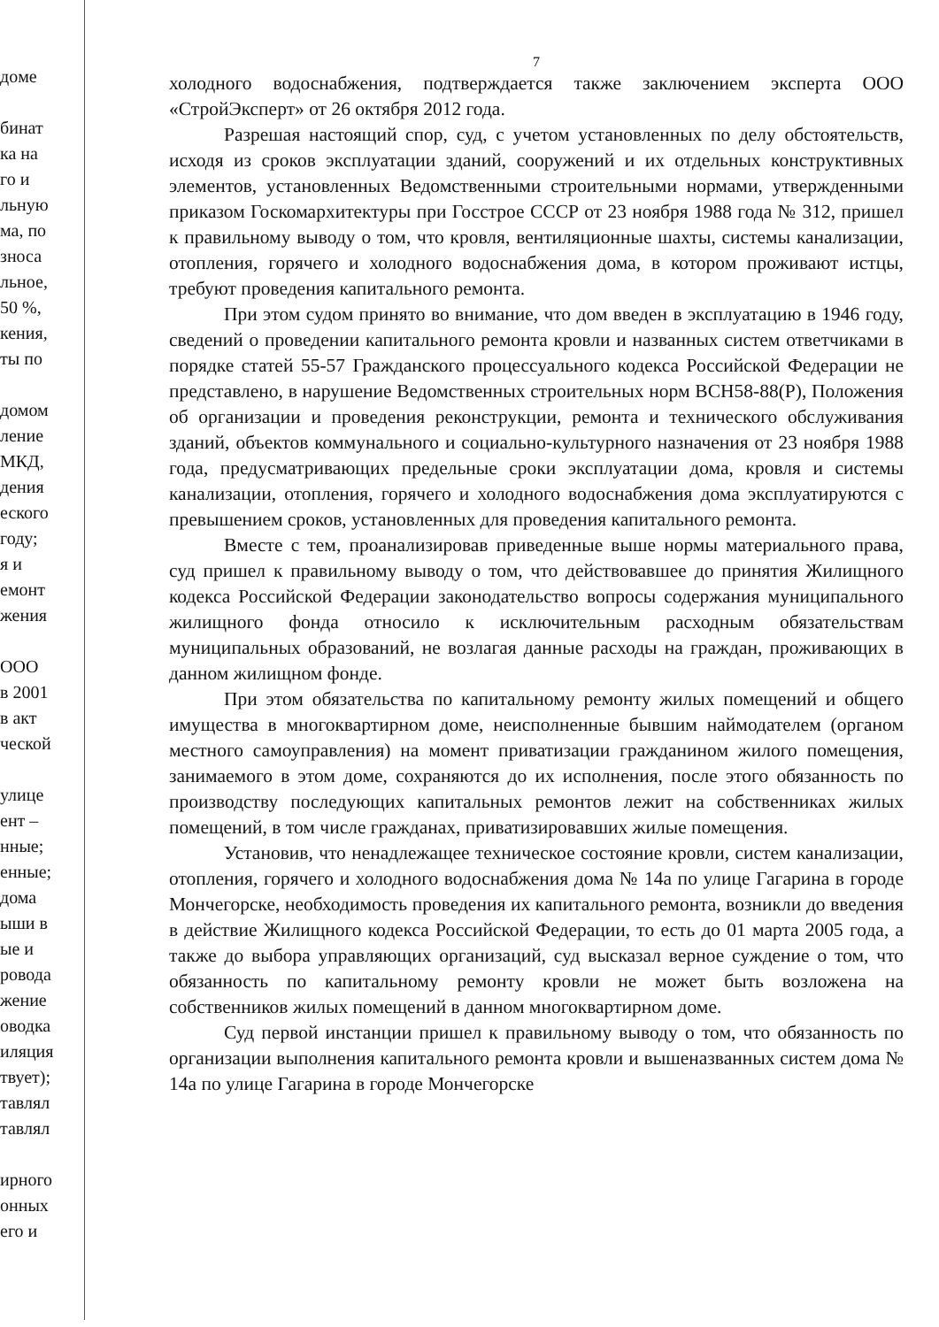дoме
бинат
ка на
го и
льную
ма, по
зноса
льное,
50 %,
кения,
ты по
домом
ление
МКД,
дения
еского
году;
я и
емонт
жения
ООО
в 2001
в акт
ческой
улице
ент –
нные;
енные;
дома
ыши в
ые и
ровода
жение
оводка
иляция
твует);
тавлял
тавлял
ирного
онных
его и
7
холодного водоснабжения, подтверждается также заключением эксперта ООО «СтройЭксперт» от 26 октября 2012 года.
Разрешая настоящий спор, суд, с учетом установленных по делу обстоятельств, исходя из сроков эксплуатации зданий, сооружений и их отдельных конструктивных элементов, установленных Ведомственными строительными нормами, утвержденными приказом Госкомархитектуры при Госстрое СССР от 23 ноября 1988 года № 312, пришел к правильному выводу о том, что кровля, вентиляционные шахты, системы канализации, отопления, горячего и холодного водоснабжения дома, в котором проживают истцы, требуют проведения капитального ремонта.
При этом судом принято во внимание, что дом введен в эксплуатацию в 1946 году, сведений о проведении капитального ремонта кровли и названных систем ответчиками в порядке статей 55-57 Гражданского процессуального кодекса Российской Федерации не представлено, в нарушение Ведомственных строительных норм ВСН58-88(Р), Положения об организации и проведения реконструкции, ремонта и технического обслуживания зданий, объектов коммунального и социально-культурного назначения от 23 ноября 1988 года, предусматривающих предельные сроки эксплуатации дома, кровля и системы канализации, отопления, горячего и холодного водоснабжения дома эксплуатируются с превышением сроков, установленных для проведения капитального ремонта.
Вместе с тем, проанализировав приведенные выше нормы материального права, суд пришел к правильному выводу о том, что действовавшее до принятия Жилищного кодекса Российской Федерации законодательство вопросы содержания муниципального жилищного фонда относило к исключительным расходным обязательствам муниципальных образований, не возлагая данные расходы на граждан, проживающих в данном жилищном фонде.
При этом обязательства по капитальному ремонту жилых помещений и общего имущества в многоквартирном доме, неисполненные бывшим наймодателем (органом местного самоуправления) на момент приватизации гражданином жилого помещения, занимаемого в этом доме, сохраняются до их исполнения, после этого обязанность по производству последующих капитальных ремонтов лежит на собственниках жилых помещений, в том числе гражданах, приватизировавших жилые помещения.
Установив, что ненадлежащее техническое состояние кровли, систем канализации, отопления, горячего и холодного водоснабжения дома № 14а по улице Гагарина в городе Мончегорске, необходимость проведения их капитального ремонта, возникли до введения в действие Жилищного кодекса Российской Федерации, то есть до 01 марта 2005 года, а также до выбора управляющих организаций, суд высказал верное суждение о том, что обязанность по капитальному ремонту кровли не может быть возложена на собственников жилых помещений в данном многоквартирном доме.
Суд первой инстанции пришел к правильному выводу о том, что обязанность по организации выполнения капитального ремонта кровли и вышеназванных систем дома № 14а по улице Гагарина в городе Мончегорске